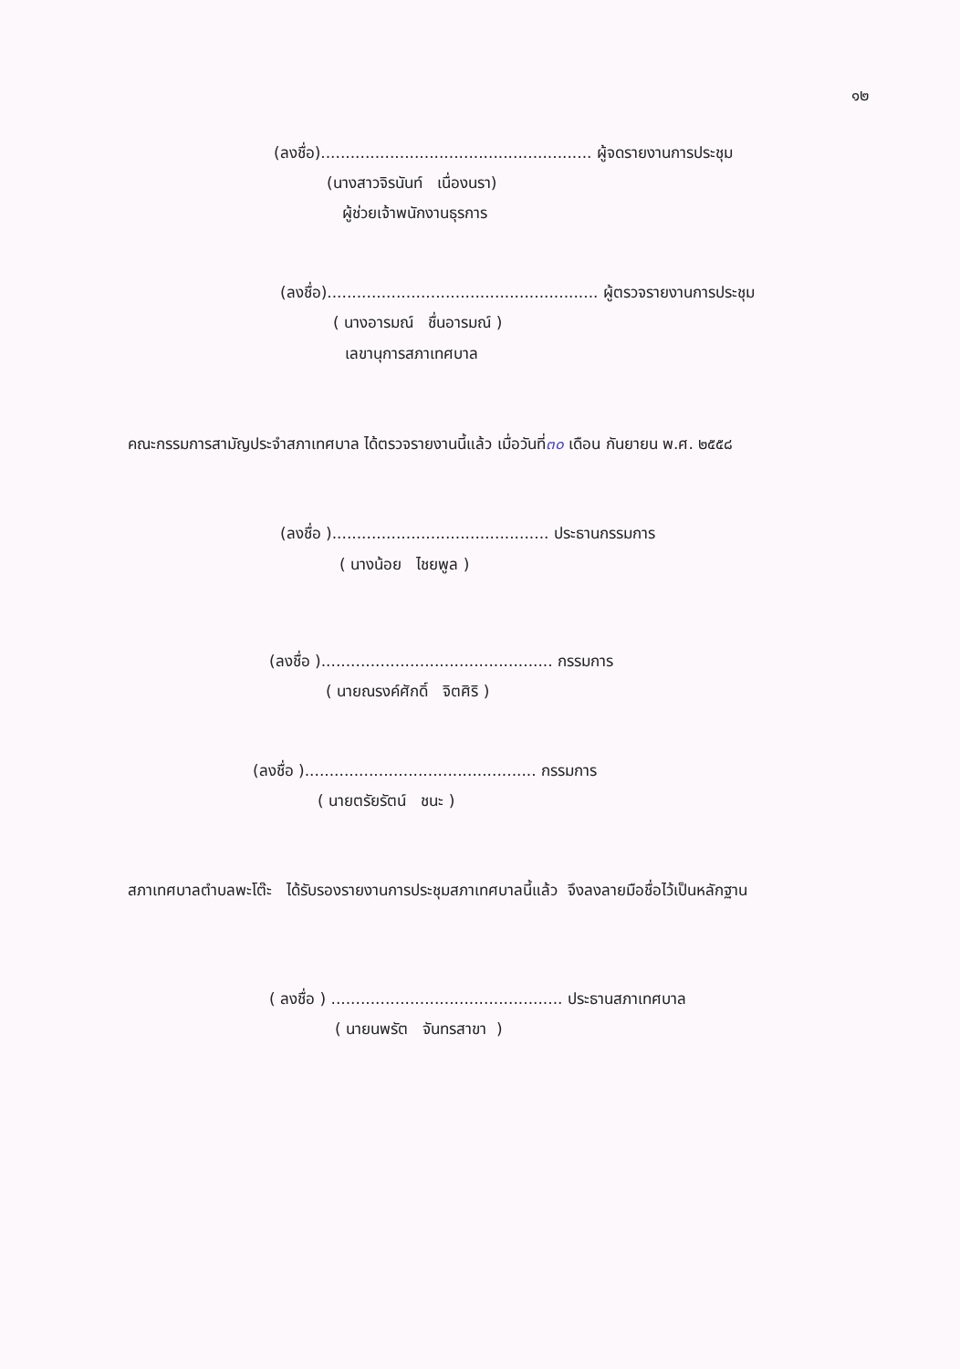๑๒
(ลงชื่อ)....................................................... ผู้จดรายงานการประชุม
(นางสาวจิรนันท์ เนื่องนรา)
ผู้ช่วยเจ้าพนักงานธุรการ
(ลงชื่อ)....................................................... ผู้ตรวจรายงานการประชุม
( นางอารมณ์ ชื่นอารมณ์ )
เลขานุการสภาเทศบาล
คณะกรรมการสามัญประจำสภาเทศบาล ได้ตรวจรายงานนี้แล้ว เมื่อวันที่๓๐ เดือน กันยายน พ.ศ. ๒๕๕๘
(ลงชื่อ )............................................ ประธานกรรมการ
( นางน้อย ไชยพูล )
(ลงชื่อ )............................................... กรรมการ
( นายณรงค์ศักดิ์ จิตศิริ )
(ลงชื่อ )............................................... กรรมการ
( นายตรัยรัตน์ ชนะ )
สภาเทศบาลตำบลพะโต๊ะ ได้รับรองรายงานการประชุมสภาเทศบาลนี้แล้ว จึงลงลายมือชื่อไว้เป็นหลักฐาน
( ลงชื่อ ) ............................................... ประธานสภาเทศบาล
( นายนพรัต จันทรสาขา )